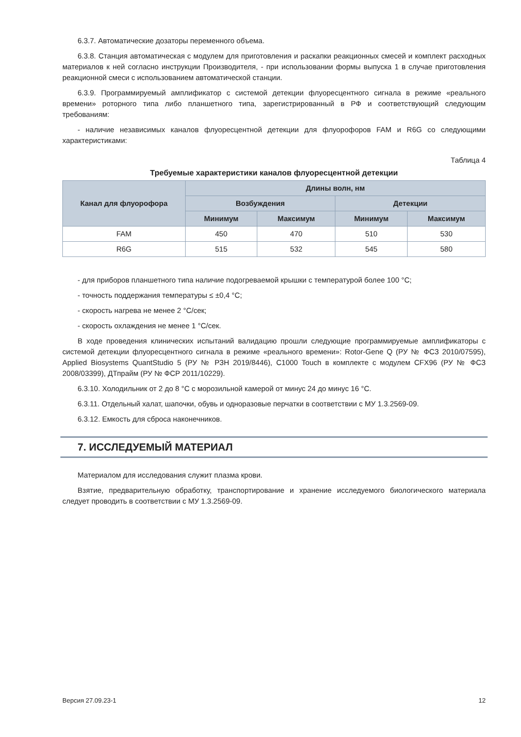6.3.7. Автоматические дозаторы переменного объема.
6.3.8. Станция автоматическая с модулем для приготовления и раскапки реакционных смесей и комплект расходных материалов к ней согласно инструкции Производителя, - при использовании формы выпуска 1 в случае приготовления реакционной смеси с использованием автоматической станции.
6.3.9. Программируемый амплификатор с системой детекции флуоресцентного сигнала в режиме «реального времени» роторного типа либо планшетного типа, зарегистрированный в РФ и соответствующий следующим требованиям:
- наличие независимых каналов флуоресцентной детекции для флуорофоров FAM и R6G со следующими характеристиками:
Таблица 4
Требуемые характеристики каналов флуоресцентной детекции
| Канал для флуорофора | Длины волн, нм | | | |
| --- | --- | --- | --- | --- |
| | Возбуждения | | Детекции | |
| | Минимум | Максимум | Минимум | Максимум |
| FAM | 450 | 470 | 510 | 530 |
| R6G | 515 | 532 | 545 | 580 |
- для приборов планшетного типа наличие подогреваемой крышки с температурой более 100 °C;
- точность поддержания температуры ≤ ±0,4 °C;
- скорость нагрева не менее 2 °C/сек;
- скорость охлаждения не менее 1 °C/сек.
В ходе проведения клинических испытаний валидацию прошли следующие программируемые амплификаторы с системой детекции флуоресцентного сигнала в режиме «реального времени»: Rotor-Gene Q (РУ № ФСЗ 2010/07595), Applied Biosystems QuantStudio 5 (РУ № РЗН 2019/8446), C1000 Touch в комплекте с модулем CFX96 (РУ № ФСЗ 2008/03399), ДТпрайм (РУ № ФСР 2011/10229).
6.3.10. Холодильник от 2 до 8 °C с морозильной камерой от минус 24 до минус 16 °C.
6.3.11. Отдельный халат, шапочки, обувь и одноразовые перчатки в соответствии с МУ 1.3.2569-09.
6.3.12. Емкость для сброса наконечников.
7. ИССЛЕДУЕМЫЙ МАТЕРИАЛ
Материалом для исследования служит плазма крови.
Взятие, предварительную обработку, транспортирование и хранение исследуемого биологического материала следует проводить в соответствии с МУ 1.3.2569-09.
Версия 27.09.23-1 12